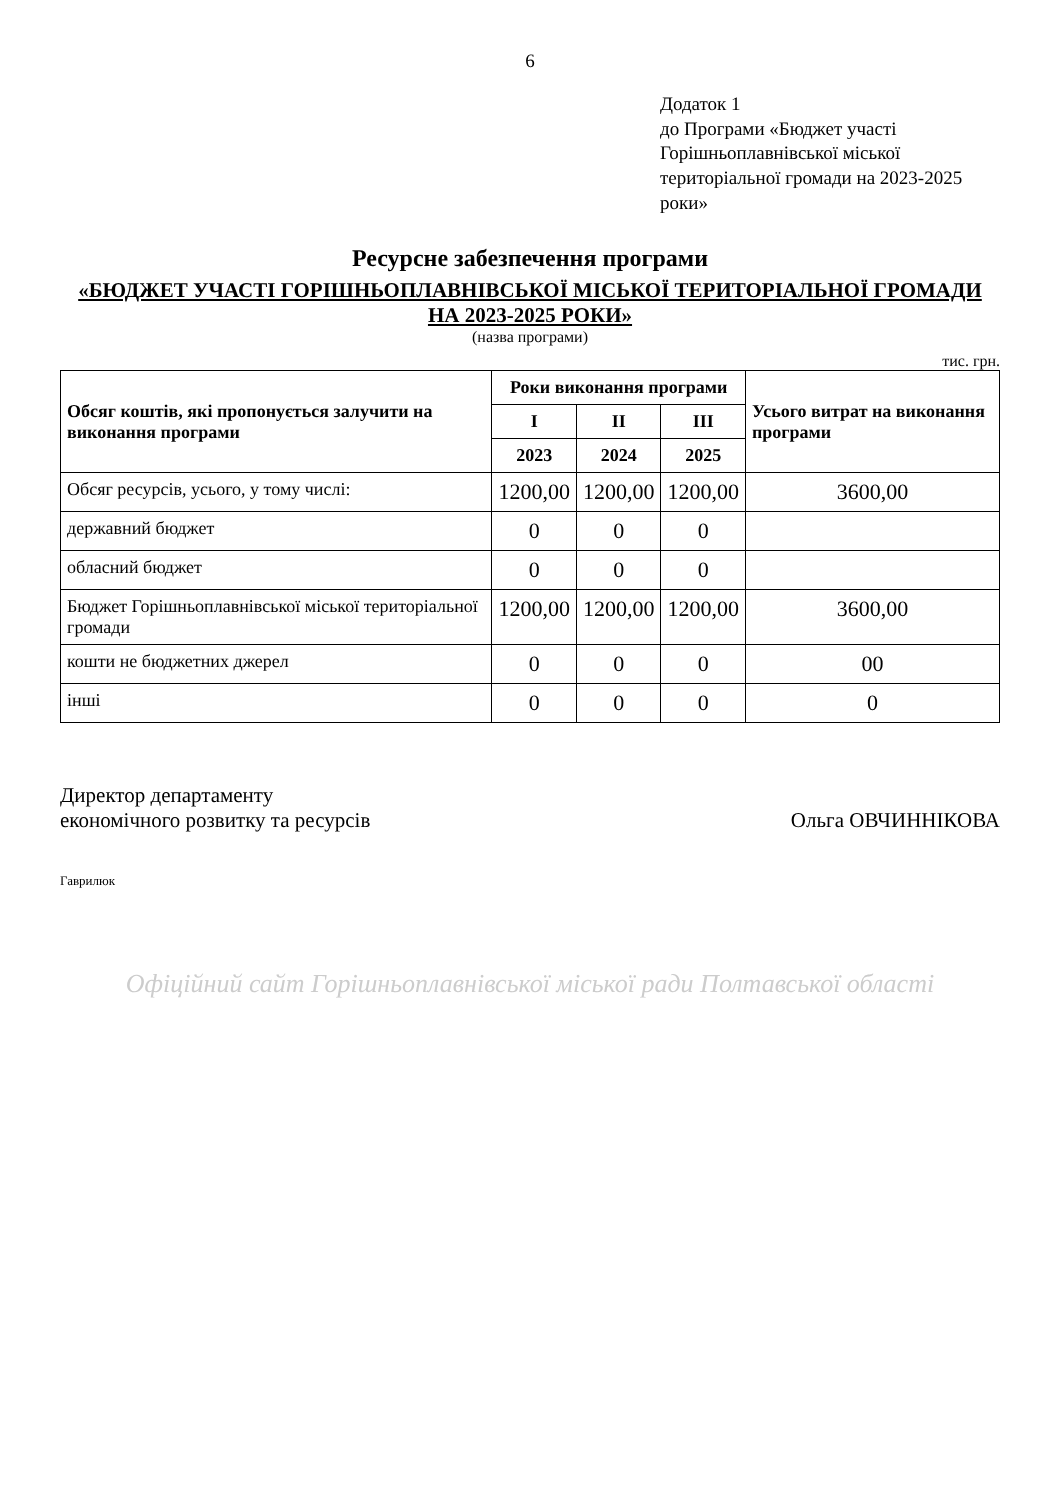6
Додаток 1
до Програми «Бюджет участі Горішньоплавнівської міської територіальної громади на 2023-2025 роки»
Ресурсне забезпечення програми
«БЮДЖЕТ УЧАСТІ ГОРІШНЬОПЛАВНІВСЬКОЇ МІСЬКОЇ ТЕРИТОРІАЛЬНОЇ ГРОМАДИ НА 2023-2025 РОКИ»
(назва програми)
тис. грн.
| Обсяг коштів, які пропонується залучити на виконання програми | Роки виконання програми | | | Усього витрат на виконання програми |
| --- | --- | --- | --- | --- |
| | I | II | III | |
| | 2023 | 2024 | 2025 | |
| Обсяг ресурсів, усього, у тому числі: | 1200,00 | 1200,00 | 1200,00 | 3600,00 |
| державний бюджет | 0 | 0 | 0 | |
| обласний бюджет | 0 | 0 | 0 | |
| Бюджет Горішньоплавнівської міської територіальної громади | 1200,00 | 1200,00 | 1200,00 | 3600,00 |
| кошти не бюджетних джерел | 0 | 0 | 0 | 00 |
| інші | 0 | 0 | 0 | 0 |
Директор департаменту
економічного розвитку та ресурсів
Ольга ОВЧИННІКОВА
Гаврилюк
Офіційний сайт Горішньоплавнівської міської ради Полтавської області